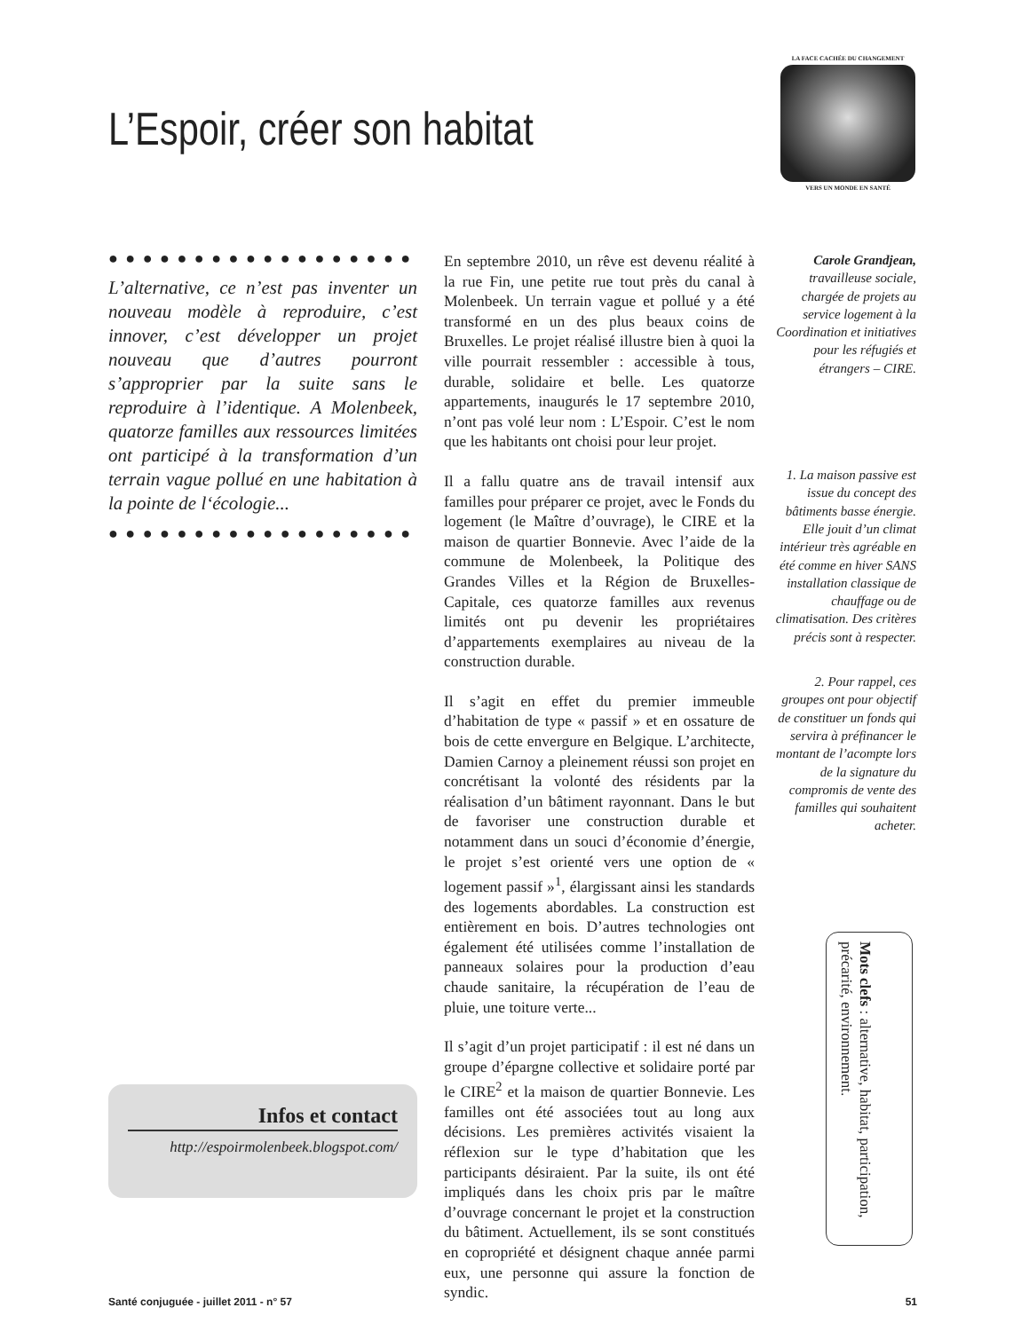L’Espoir, créer son habitat
LA FACE CACHÉE DU CHANGEMENT
VERS UN MONDE EN SANTÉ
● ● ● ● ● ● ● ● ● ● ● ● ● ● ● ● ● ● ● ● ● ● ● ● ●
L’alternative, ce n’est pas inventer un nouveau modèle à reproduire, c’est innover, c’est développer un projet nouveau que d’autres pourront s’approprier par la suite sans le reproduire à l’identique. A Molenbeek, quatorze familles aux ressources limitées ont participé à la transformation d’un terrain vague pollué en une habitation à la pointe de l‘écologie...
● ● ● ● ● ● ● ● ● ● ● ● ● ● ● ● ● ● ● ● ● ● ● ● ●
Infos et contact
http://espoirmolenbeek.blogspot.com/
En septembre 2010, un rêve est devenu réalité à la rue Fin, une petite rue tout près du canal à Molenbeek. Un terrain vague et pollué y a été transformé en un des plus beaux coins de Bruxelles. Le projet réalisé illustre bien à quoi la ville pourrait ressembler : accessible à tous, durable, solidaire et belle. Les quatorze appartements, inaugurés le 17 septembre 2010, n’ont pas volé leur nom : L’Espoir. C’est le nom que les habitants ont choisi pour leur projet.
Il a fallu quatre ans de travail intensif aux familles pour préparer ce projet, avec le Fonds du logement (le Maître d’ouvrage), le CIRE et la maison de quartier Bonnevie. Avec l’aide de la commune de Molenbeek, la Politique des Grandes Villes et la Région de Bruxelles-Capitale, ces quatorze familles aux revenus limités ont pu devenir les propriétaires d’appartements exemplaires au niveau de la construction durable.
Il s’agit en effet du premier immeuble d’habitation de type « passif » et en ossature de bois de cette envergure en Belgique. L’architecte, Damien Carnoy a pleinement réussi son projet en concrétisant la volonté des résidents par la réalisation d’un bâtiment rayonnant. Dans le but de favoriser une construction durable et notamment dans un souci d’économie d’énergie, le projet s’est orienté vers une option de « logement passif »<sup>1</sup>, élargissant ainsi les standards des logements abordables. La construction est entièrement en bois. D’autres technologies ont également été utilisées comme l’installation de panneaux solaires pour la production d’eau chaude sanitaire, la récupération de l’eau de pluie, une toiture verte...
Il s’agit d’un projet participatif : il est né dans un groupe d’épargne collective et solidaire porté par le CIRE<sup>2</sup> et la maison de quartier Bonnevie. Les familles ont été associées tout au long aux décisions. Les premières activités visaient la réflexion sur le type d’habitation que les participants désiraient. Par la suite, ils ont été impliqués dans les choix pris par le maître d’ouvrage concernant le projet et la construction du bâtiment. Actuellement, ils se sont constitués en copropriété et désignent chaque année parmi eux, une personne qui assure la fonction de syndic.
Carole Grandjean,
travailleuse sociale, chargée de projets au service logement à la Coordination et initiatives pour les réfugiés et étrangers – CIRE.
1. La maison passive est issue du concept des bâtiments basse énergie. Elle jouit d’un climat intérieur très agréable en été comme en hiver SANS installation classique de chauffage ou de climatisation. Des critères précis sont à respecter.
2. Pour rappel, ces groupes ont pour objectif de constituer un fonds qui servira à préfinancer le montant de l’acompte lors de la signature du compromis de vente des familles qui souhaitent acheter.
Mots clefs : alternative, habitat, participation, précarité, environnement.
Santé conjuguée - juillet 2011 - n° 57 51